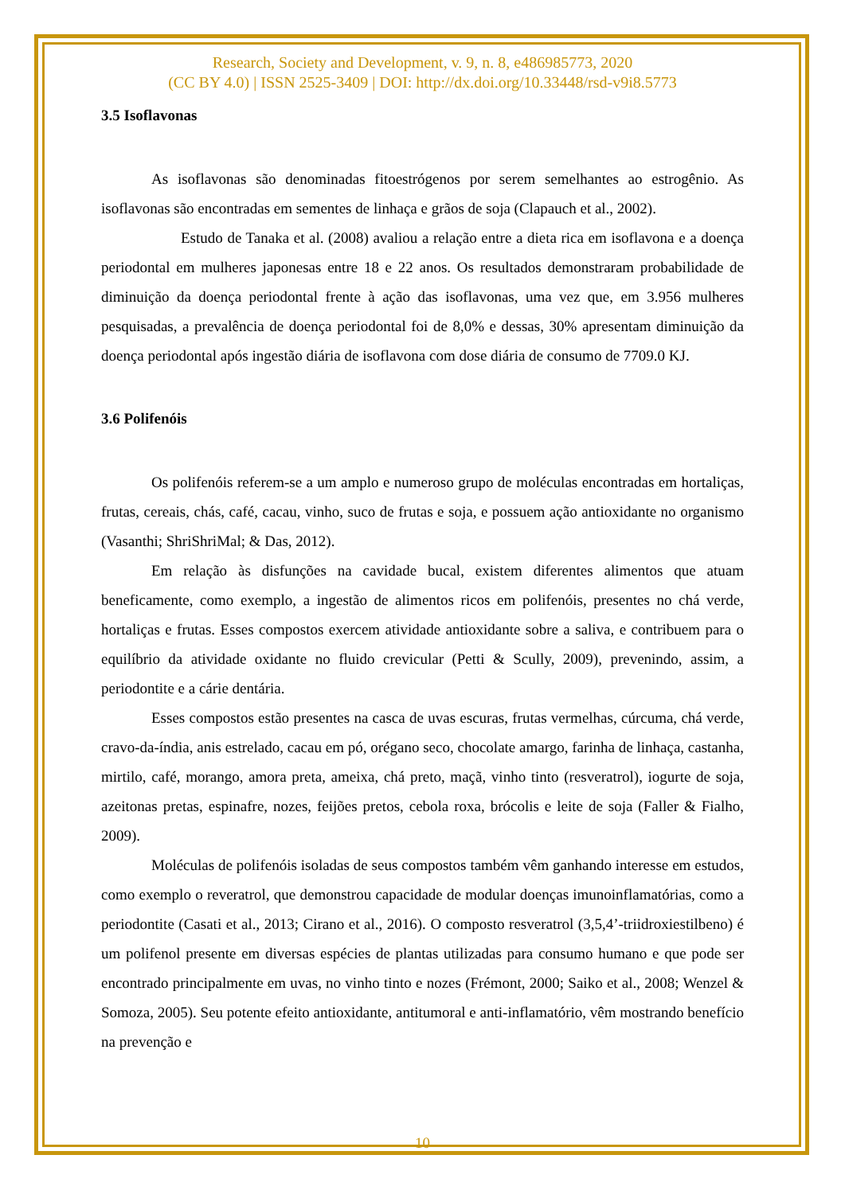Research, Society and Development, v. 9, n. 8, e486985773, 2020
(CC BY 4.0) | ISSN 2525-3409 | DOI: http://dx.doi.org/10.33448/rsd-v9i8.5773
3.5 Isoflavonas
As isoflavonas são denominadas fitoestrógenos por serem semelhantes ao estrogênio. As isoflavonas são encontradas em sementes de linhaça e grãos de soja (Clapauch et al., 2002).
Estudo de Tanaka et al. (2008) avaliou a relação entre a dieta rica em isoflavona e a doença periodontal em mulheres japonesas entre 18 e 22 anos. Os resultados demonstraram probabilidade de diminuição da doença periodontal frente à ação das isoflavonas, uma vez que, em 3.956 mulheres pesquisadas, a prevalência de doença periodontal foi de 8,0% e dessas, 30% apresentam diminuição da doença periodontal após ingestão diária de isoflavona com dose diária de consumo de 7709.0 KJ.
3.6 Polifenóis
Os polifenóis referem-se a um amplo e numeroso grupo de moléculas encontradas em hortaliças, frutas, cereais, chás, café, cacau, vinho, suco de frutas e soja, e possuem ação antioxidante no organismo (Vasanthi; ShriShriMal; & Das, 2012).
Em relação às disfunções na cavidade bucal, existem diferentes alimentos que atuam beneficamente, como exemplo, a ingestão de alimentos ricos em polifenóis, presentes no chá verde, hortaliças e frutas. Esses compostos exercem atividade antioxidante sobre a saliva, e contribuem para o equilíbrio da atividade oxidante no fluido crevicular (Petti & Scully, 2009), prevenindo, assim, a periodontite e a cárie dentária.
Esses compostos estão presentes na casca de uvas escuras, frutas vermelhas, cúrcuma, chá verde, cravo-da-índia, anis estrelado, cacau em pó, orégano seco, chocolate amargo, farinha de linhaça, castanha, mirtilo, café, morango, amora preta, ameixa, chá preto, maçã, vinho tinto (resveratrol), iogurte de soja, azeitonas pretas, espinafre, nozes, feijões pretos, cebola roxa, brócolis e leite de soja (Faller & Fialho, 2009).
Moléculas de polifenóis isoladas de seus compostos também vêm ganhando interesse em estudos, como exemplo o reveratrol, que demonstrou capacidade de modular doenças imunoinflamatórias, como a periodontite (Casati et al., 2013; Cirano et al., 2016). O composto resveratrol (3,5,4’-triidroxiestilbeno) é um polifenol presente em diversas espécies de plantas utilizadas para consumo humano e que pode ser encontrado principalmente em uvas, no vinho tinto e nozes (Frémont, 2000; Saiko et al., 2008; Wenzel & Somoza, 2005). Seu potente efeito antioxidante, antitumoral e anti-inflamatório, vêm mostrando benefício na prevenção e
10